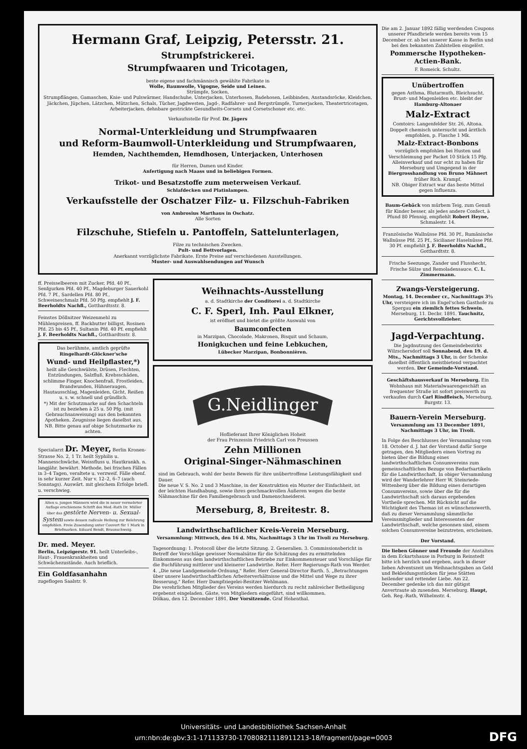Hermann Graf, Leipzig, Petersstr. 21.
Strumpfstrickerei.
Strumpfwaaren und Tricotagen,
beste eigene und fachmännisch gewählte Fabrikate in
Wolle, Baumwolle, Vigogne, Seide und Leinen.
Strümpfe, Socken,
Strumpflängen, Gamaschen, Knie- und Pulswärmer, Handschuhe, Unterjacken, Unterhosen, Badehosen, Leibbinden, Anstandsröcke, Kleidchen, Jäckchen, Jüpchen, Lätzchen, Mützchen, Schals, Tücher, Jagdwesten, Jagd-, Radfahrer- und Bergstrümpfe, Turnerjacken, Theatertricotagen, Arbeiterjacken, dehnbare gestrickte Gesundheits-Corsets und Corsetschoner etc. etc.
Verkaufsstelle für Prof. Dr. Jägers
Normal-Unterkleidung und Strumpfwaaren
und Reform-Baumwoll-Unterkleidung und Strumpfwaaren,
Hemden, Nachthemden, Hemdhosen, Unterjacken, Unterhosen
für Herren, Damen und Kinder.
Anfertigung nach Maass und in beliebigen Formen.
Trikot- und Besatzstoffe zum meterweisen Verkauf.
Schlafdecken und Platinlampen.
Verkaufsstelle der Oschatzer Filz- u. Filzschuh-Fabriken
von Ambrosius Marthaus in Oschatz.
Alle Sorten
Filzschuhe, Stiefeln u. Pantoffeln, Sattelunterlagen,
Filze zu technischen Zwecken.
Pult- und Bettvorlagen.
Anerkannt vorzüglichste Fabrikate. Erste Preise auf verschiedenen Ausstellungen.
Muster- und Auswahlsendungen auf Wunsch
ff. Preisselbeeren mit Zucker, Pfd. 40 Pf., Senfgurken Pfd. 40 Pf., Magdeburger Sauerkohl Pfd. 7 Pf., Sardellen Pfd. 80 Pf., Schweineschmalz Pfd. 50 Pfg. empfiehlt J. F. Beerholdts Nachfl., Gotthardtsstr. 8.
Feinstes Döllnitzer Weizenmehl zu Mühlenpreisen, ff. Backbutter billigst, Rosinen Pfd. 25 bis 45 Pf., Sultanin Pfd. 40 Pf. empfiehlt J. F. Beerholdts Nachfl., Gotthardtsstr. 8.
Das berühmte, amtlich geprüfte Ringelhardt-Glöckner'sche
Wund- und Heilpflaster,*)
heilt alle Geschwülste, Drüsen, Flechten, Entzündungen, Salzfluß, Krebsschäden, schlimme Finger, Knochenfraß, Frostleiden, Brandwunden, Hühneraugen, Hautausschlag, Magenleiden, Gicht, Reißen u. s. w. schnell und gründlich.
*) Mit der Schutzmarke auf den Schachteln ist zu beziehen à 25 u. 50 Pfg. (mit Gebrauchsanweisung) aus den bekannten Apotheken. Zeugnisse liegen daselbst aus. NB. Bitte genau auf obige Schutzmarke zu achten.
Specialarzt Dr. Meyer, Berlin Kronen-Strasse No. 2, 1 Tr. heilt Syphilis u. Mannesschwäche, Weissfluss u. Hautkrankh. n. langjähr. bewährt. Methode, bei frischen Fällen in 3–4 Tagen, veraltete u. verzweif. Fälle ebenf. in sehr kurzer Zeit. Nur v. 12–2, 6–7 (auch Sonntags). Auswärt. mit gleichem Erfolge briefl. u. verschwieg.
Alten u. jungen Männern wird die in neuer vermehrter Auflage erschienene Schrift des Med.-Rath Dr. Müller über das gestörte Nerven- u. Sexual-System sowie dessen radicale Heilung zur Belehrung empfohlen. Freie Zusendung unter Couvert für 1 Mark in Briefmarken. Eduard Bendt, Braunschweig.
Dr. med. Meyer.
Berlin, Leipzigerstr. 91. heilt Unterleibs-, Haut-, Frauenkrankheiten und Schwächezustände. Auch brieflich.
Ein Goldfasanhahn
zugeflogen Saalstr. 9.
Weihnachts-Ausstellung
a. d. Stadtkirche der Conditorei a. d. Stadtkirche
C. F. Sperl, Inh. Paul Elkner,
ist eröffnet und bietet die größte Auswahl von
Baumconfecten
in Marzipan, Chocolade, Makronen, Bisquit und Schaum,
Honigkuchen und feine Lebkuchen,
Lübecker Marzipan, Bonbonnièren.
G.Neidlinger
Hoflieferant Ihrer Königlichen Hoheit
der Frau Prinzessin Friedrich Carl von Preussen
Zehn Millionen
Original-Singer-Nähmaschinen
sind im Gebrauch, wohl der beste Beweis für ihre unübertroffene Leistungsfähigkeit und Dauer.
Die neue V. S. No. 2 und 3 Maschine, in der Konstruktion ein Muster der Einfachheit, ist der leichten Handhabung, sowie ihres geschmackvollen Äußeren wegen die beste Nähmaschine für den Familiengebrauch und Damenschneiderei.
Merseburg, 8, Breitestr. 8.
Landwirthschaftlicher Kreis-Verein Merseburg.
Versammlung: Mittwoch, den 16 d. Mts, Nachmittags 3 Uhr im Tivoli zu Merseburg.
Tagesordnung: 1. Protocoll über die letzte Sitzung. 2. Generalien. 3. Commissionsbericht in Betreff der Vorschläge gewisser Normalsätze für die Schätzung des zu ermittelnden Einkommens aus dem landwirthschaftlichen Betriebe zur Einkommensteuer und Vorschläge für die Buchführung mittlerer und kleinerer Landwirthe. Refer. Herr Regierungs-Rath von Werder. 4. „Die neue Landgemeinde-Ordnung," Refer. Herr General-Director Barth. 5. „Betrachtungen über unsere landwirthschaftlichen Arbeiterverhältnisse und die Mittel und Wege zu ihrer Besserung," Refer. Herr Dampfziegelei-Besitzer Wehlmann.
Die verehrlichen Mitglieder des Vereins werden hierdurch zu recht zahlreicher Betheiligung ergebenst eingeladen. Gäste, von Mitgliedern eingeführt, sind willkommen.
Dölkau, den 12. December 1891. Der Vorsitzende. Graf Hohenthal.
Die am 2. Januar 1892 fällig werdenden Coupons unserer Pfandbriefe werden bereits vom 15 December cr. ab bei unserer Kasse in Berlin und bei den bekannten Zahlstellen eingelöst.
Pommersche Hypotheken-Actien-Bank.
F. Romeick. Schultz.
Unübertroffen
gegen Asthma, Blutarmuth, Bleichsucht, Brust- und Magenleiden etc. bleibt der Hamburg-Altonaer
Malz-Extract
Comtoirs: Langenfelder Str. 26, Altona. Doppelt chemisch untersucht und ärztlich empfohlen, p. Flasche 1 Mk.
Malz-Extract-Bonbons
vorzüglich empfohlen bei Husten und Verschleimung per Packet 10 Stück 15 Pfg. Alleinverkauf und nur echt zu haben für Merseburg und Umgegend in der Biergrosshandlung von Bruno Mähnert früher Rich. Krampf.
NB. Obiger Extract war das beste Mittel gegen Influenza.
Baum-Gebäck von mürbem Teig, zum Genuß für Kinder besser, als jedes andere Confect, à Pfund 80 Pfennig, empfiehlt Robert Heyne, Schmalestr. 14.
Französische Wallnüsse Pfd. 30 Pf., Rumänische Wallnüsse Pfd. 25 Pf., Sicilianer Haselnüsse Pfd. 30 Pf. empfiehlt J. F. Beerholdts Nachfl., Gotthardtstr. 8.
Frische Seezunge, Zander und Flusshecht, Frische Sülze und Remoladensauce. C. L. Zimmermann.
Zwangs-Versteigerung.
Montag, 14. December cr., Nachmittags 3½ Uhr, versteigere ich im Engel'schen Gasthofe zu Spergau ein ziemlich fettes Schwein. Merseburg, 11. Decbr. 1891. Tauchnitz, Gerichtsvollzieher.
Jagd-Verpachtung.
Die Jagdnutzung des Gemeindebezirks Wilzschersdorf soll Sonnabend, den 19. d. Mts., Nachmittags 3 Uhr, in der Schenke daselbst öffentlich meistbietend verpachtet werden. Der Gemeinde-Vorstand.
Geschäftshausverkauf in Merseburg. Ein Wohnhaus mit Materialwaarengeschäft an frequenter Straße ist sofort preiswerth zu verkaufen durch Carl Rindfleisch, Merseburg, Burgstr. 13.
Bauern-Verein Merseburg.
Versammlung am 13 December 1891, Nachmittags 3 Uhr, im Tivoli.
In Folge des Beschlusses der Versammlung vom 18. October d. J. hat der Vorstand dafür Sorge getragen, den Mitgliedern einen Vortrag zu bieten über die Bildung eines landwirthschaftlichen Consumvereins zum gemeinschaftlichen Bezuge von Bedarfsartikeln für die Landwirthschaft. In obiger Versammlung wird der Wanderlehrer Herr W. Steinriede-Wittenberg über die Bildung eines derartigen Consumvereins, sowie über die für die Landwirthschaft sich daraus ergebenden Vortheile sprechen. Mit Rücksicht auf die Wichtigkeit des Themas ist es wünschenswerth, daß zu dieser Versammlung sämmtliche Vereinsmitglieder und Interessenten der Landwirthschaft, welche gesonnen sind, einem solchen Consumvereine beizutreten, erscheinen.
Der Vorstand.
Die lieben Gönner und Freunde der Anstalten in dem Eckartshause in Porburg in Reinstedt bitte ich herzlich und ergeben, auch in dieser lieben Adventszeit um Weihnachtsgaben an Geld und Bekleidungsstücken für jene Stätten heilender und rettender Liebe. Am 22. December gedenke ich das mir gütigst Anvertraute ab zusenden. Merseburg. Haupt, Geh. Reg.-Rath, Wilhelmstr. 4.
Universitäts- und Landesbibliothek Sachsen-Anhalt
urn:nbn:de:gbv:3:1-171133730-17080821118911213-18/fragment/page=0003
DFG